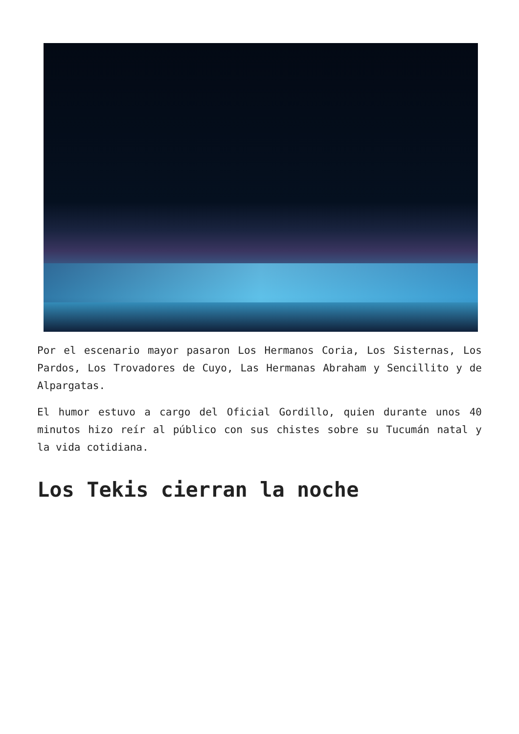Por el escenario mayor pasaron Los Hermanos Coria, Los Sisternas, Los Pardos, Los Trovadores de Cuyo, Las Hermanas Abraham y Sencillito y de Alpargatas.
El humor estuvo a cargo del Oficial Gordillo, quien durante unos 40 minutos hizo reír al público con sus chistes sobre su Tucumán natal y la vida cotidiana.
Los Tekis cierran la noche